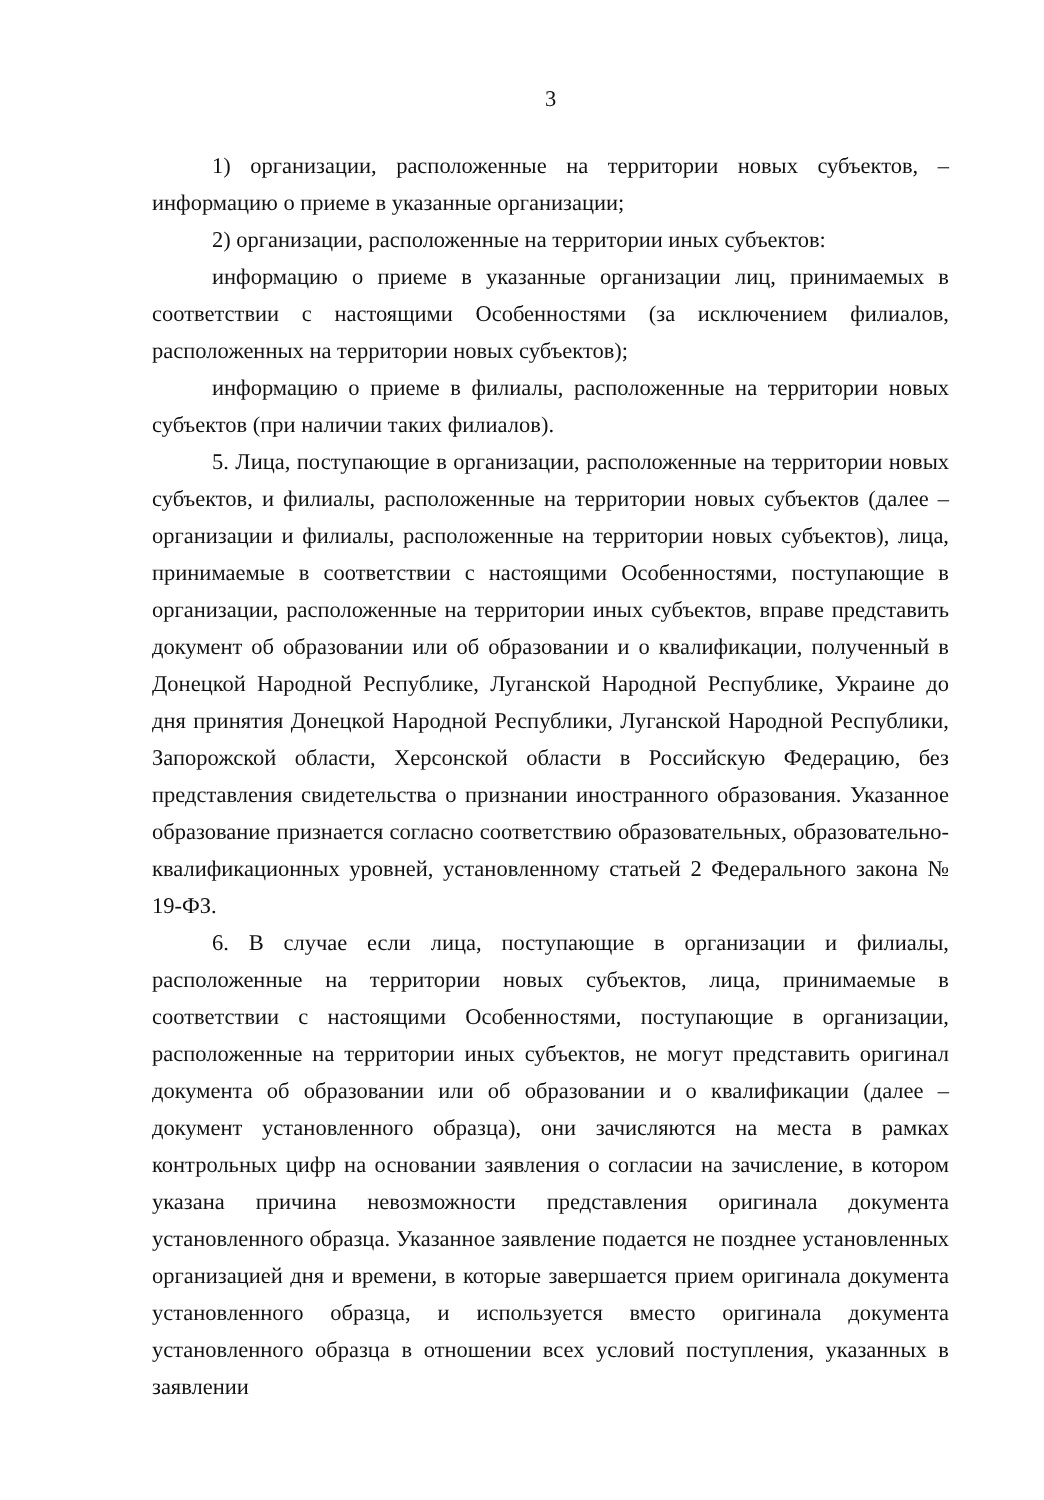3
1) организации, расположенные на территории новых субъектов, – информацию о приеме в указанные организации;
2) организации, расположенные на территории иных субъектов:
информацию о приеме в указанные организации лиц, принимаемых в соответствии с настоящими Особенностями (за исключением филиалов, расположенных на территории новых субъектов);
информацию о приеме в филиалы, расположенные на территории новых субъектов (при наличии таких филиалов).
5. Лица, поступающие в организации, расположенные на территории новых субъектов, и филиалы, расположенные на территории новых субъектов (далее – организации и филиалы, расположенные на территории новых субъектов), лица, принимаемые в соответствии с настоящими Особенностями, поступающие в организации, расположенные на территории иных субъектов, вправе представить документ об образовании или об образовании и о квалификации, полученный в Донецкой Народной Республике, Луганской Народной Республике, Украине до дня принятия Донецкой Народной Республики, Луганской Народной Республики, Запорожской области, Херсонской области в Российскую Федерацию, без представления свидетельства о признании иностранного образования. Указанное образование признается согласно соответствию образовательных, образовательно-квалификационных уровней, установленному статьей 2 Федерального закона № 19-ФЗ.
6. В случае если лица, поступающие в организации и филиалы, расположенные на территории новых субъектов, лица, принимаемые в соответствии с настоящими Особенностями, поступающие в организации, расположенные на территории иных субъектов, не могут представить оригинал документа об образовании или об образовании и о квалификации (далее – документ установленного образца), они зачисляются на места в рамках контрольных цифр на основании заявления о согласии на зачисление, в котором указана причина невозможности представления оригинала документа установленного образца. Указанное заявление подается не позднее установленных организацией дня и времени, в которые завершается прием оригинала документа установленного образца, и используется вместо оригинала документа установленного образца в отношении всех условий поступления, указанных в заявлении